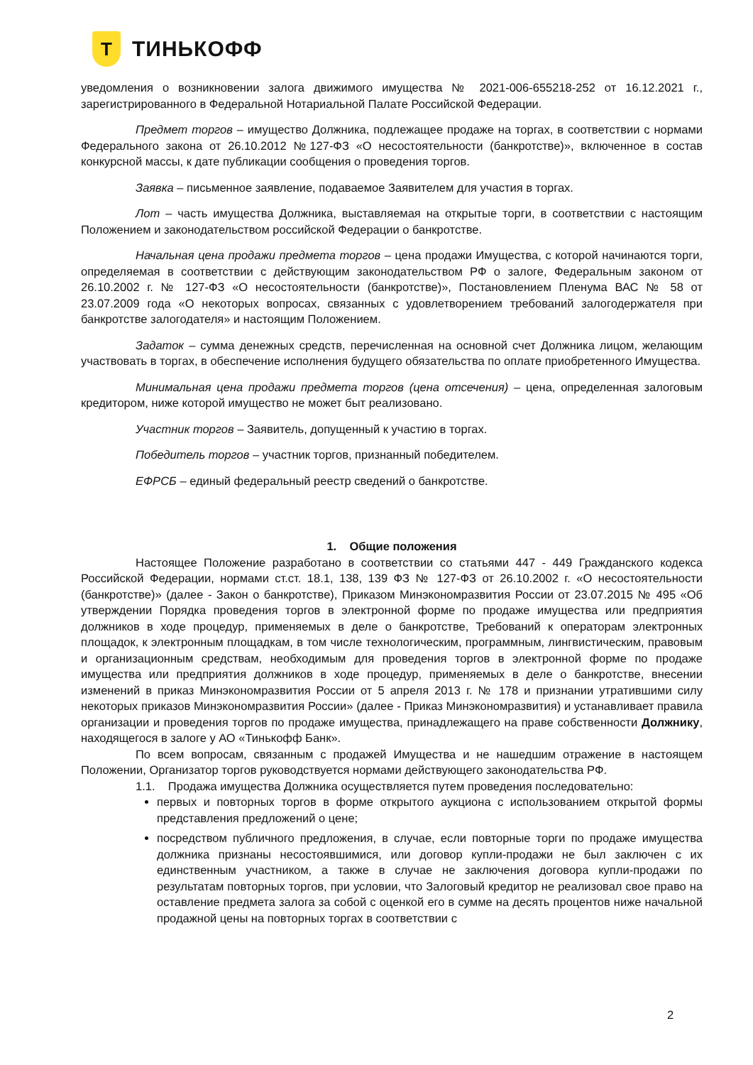Т
ТИНЬКОФФ
уведомления о возникновении залога движимого имущества № 2021-006-655218-252 от 16.12.2021 г., зарегистрированного в Федеральной Нотариальной Палате Российской Федерации.
Предмет торгов – имущество Должника, подлежащее продаже на торгах, в соответствии с нормами Федерального закона от 26.10.2012 №127-ФЗ «О несостоятельности (банкротстве)», включенное в состав конкурсной массы, к дате публикации сообщения о проведения торгов.
Заявка – письменное заявление, подаваемое Заявителем для участия в торгах.
Лот – часть имущества Должника, выставляемая на открытые торги, в соответствии с настоящим Положением и законодательством российской Федерации о банкротстве.
Начальная цена продажи предмета торгов – цена продажи Имущества, с которой начинаются торги, определяемая в соответствии с действующим законодательством РФ о залоге, Федеральным законом от 26.10.2002 г. № 127-ФЗ «О несостоятельности (банкротстве)», Постановлением Пленума ВАС № 58 от 23.07.2009 года «О некоторых вопросах, связанных с удовлетворением требований залогодержателя при банкротстве залогодателя» и настоящим Положением.
Задаток – сумма денежных средств, перечисленная на основной счет Должника лицом, желающим участвовать в торгах, в обеспечение исполнения будущего обязательства по оплате приобретенного Имущества.
Минимальная цена продажи предмета торгов (цена отсечения) – цена, определенная залоговым кредитором, ниже которой имущество не может быт реализовано.
Участник торгов – Заявитель, допущенный к участию в торгах.
Победитель торгов – участник торгов, признанный победителем.
ЕФРСБ – единый федеральный реестр сведений о банкротстве.
1. Общие положения
Настоящее Положение разработано в соответствии со статьями 447 - 449 Гражданского кодекса Российской Федерации, нормами ст.ст. 18.1, 138, 139 ФЗ № 127-ФЗ от 26.10.2002 г. «О несостоятельности (банкротстве)» (далее - Закон о банкротстве), Приказом Минэкономразвития России от 23.07.2015 № 495 «Об утверждении Порядка проведения торгов в электронной форме по продаже имущества или предприятия должников в ходе процедур, применяемых в деле о банкротстве, Требований к операторам электронных площадок, к электронным площадкам, в том числе технологическим, программным, лингвистическим, правовым и организационным средствам, необходимым для проведения торгов в электронной форме по продаже имущества или предприятия должников в ходе процедур, применяемых в деле о банкротстве, внесении изменений в приказ Минэкономразвития России от 5 апреля 2013 г. № 178 и признании утратившими силу некоторых приказов Минэкономразвития России» (далее - Приказ Минэкономразвития) и устанавливает правила организации и проведения торгов по продаже имущества, принадлежащего на праве собственности Должнику, находящегося в залоге у АО «Тинькофф Банк».
По всем вопросам, связанным с продажей Имущества и не нашедшим отражение в настоящем Положении, Организатор торгов руководствуется нормами действующего законодательства РФ.
1.1. Продажа имущества Должника осуществляется путем проведения последовательно:
первых и повторных торгов в форме открытого аукциона с использованием открытой формы представления предложений о цене;
посредством публичного предложения, в случае, если повторные торги по продаже имущества должника признаны несостоявшимися, или договор купли-продажи не был заключен с их единственным участником, а также в случае не заключения договора купли-продажи по результатам повторных торгов, при условии, что Залоговый кредитор не реализовал свое право на оставление предмета залога за собой с оценкой его в сумме на десять процентов ниже начальной продажной цены на повторных торгах в соответствии с
2